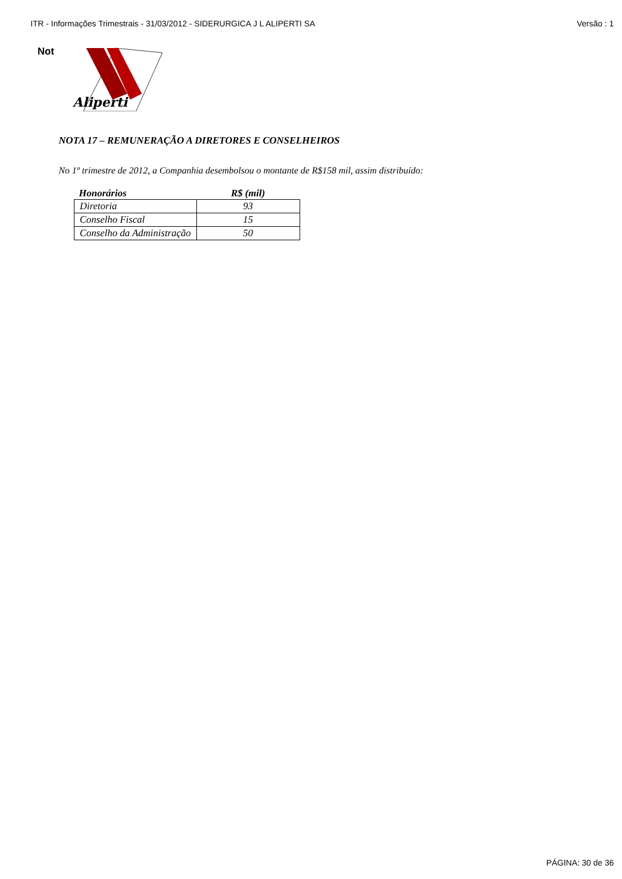ITR - Informações Trimestrais - 31/03/2012 - SIDERURGICA J L ALIPERTI SA Versão : 1
Not
Aliperti
NOTA 17 – REMUNERAÇÃO A DIRETORES E CONSELHEIROS
No 1º trimestre de 2012, a Companhia desembolsou o montante de R$158 mil, assim distribuído:
| Honorários | R$ (mil) |
| --- | --- |
| Diretoria | 93 |
| Conselho Fiscal | 15 |
| Conselho da Administração | 50 |
PÁGINA: 30 de 36